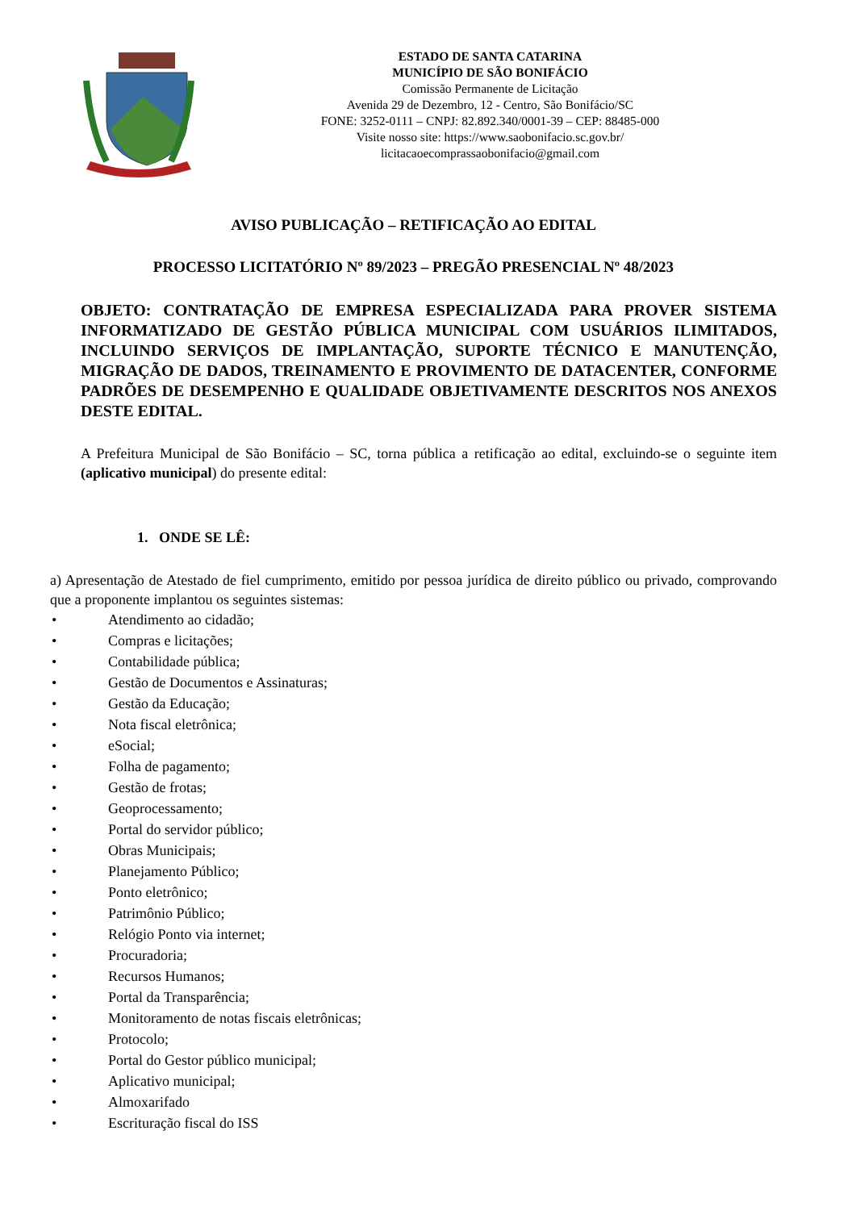ESTADO DE SANTA CATARINA
MUNICÍPIO DE SÃO BONIFÁCIO
Comissão Permanente de Licitação
Avenida 29 de Dezembro, 12 - Centro, São Bonifácio/SC
FONE: 3252-0111 – CNPJ: 82.892.340/0001-39 – CEP: 88485-000
Visite nosso site: https://www.saobonifacio.sc.gov.br/
licitacaoecomprassaobonifacio@gmail.com
AVISO PUBLICAÇÃO – RETIFICAÇÃO AO EDITAL
PROCESSO LICITATÓRIO Nº 89/2023 – PREGÃO PRESENCIAL Nº 48/2023
OBJETO: CONTRATAÇÃO DE EMPRESA ESPECIALIZADA PARA PROVER SISTEMA INFORMATIZADO DE GESTÃO PÚBLICA MUNICIPAL COM USUÁRIOS ILIMITADOS, INCLUINDO SERVIÇOS DE IMPLANTAÇÃO, SUPORTE TÉCNICO E MANUTENÇÃO, MIGRAÇÃO DE DADOS, TREINAMENTO E PROVIMENTO DE DATACENTER, CONFORME PADRÕES DE DESEMPENHO E QUALIDADE OBJETIVAMENTE DESCRITOS NOS ANEXOS DESTE EDITAL.
A Prefeitura Municipal de São Bonifácio – SC, torna pública a retificação ao edital, excluindo-se o seguinte item (aplicativo municipal) do presente edital:
1. ONDE SE LÊ:
a) Apresentação de Atestado de fiel cumprimento, emitido por pessoa jurídica de direito público ou privado, comprovando que a proponente implantou os seguintes sistemas:
• Atendimento ao cidadão;
• Compras e licitações;
• Contabilidade pública;
• Gestão de Documentos e Assinaturas;
• Gestão da Educação;
• Nota fiscal eletrônica;
• eSocial;
• Folha de pagamento;
• Gestão de frotas;
• Geoprocessamento;
• Portal do servidor público;
• Obras Municipais;
• Planejamento Público;
• Ponto eletrônico;
• Patrimônio Público;
• Relógio Ponto via internet;
• Procuradoria;
• Recursos Humanos;
• Portal da Transparência;
• Monitoramento de notas fiscais eletrônicas;
• Protocolo;
• Portal do Gestor público municipal;
• Aplicativo municipal;
• Almoxarifado
• Escrituração fiscal do ISS